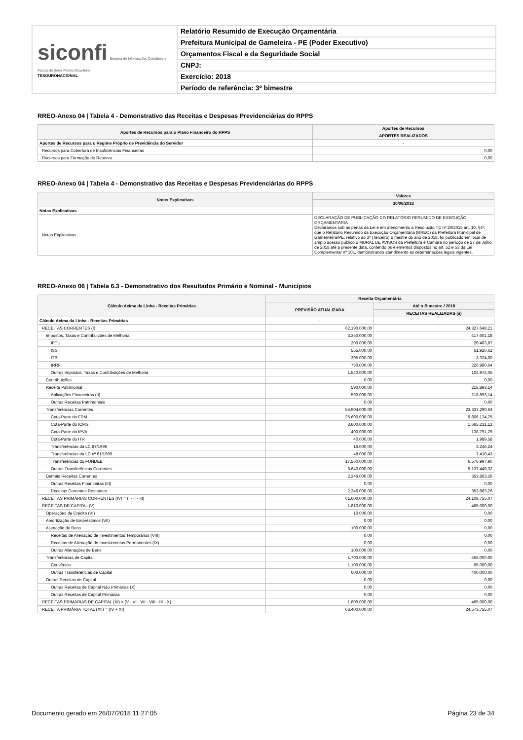siconfi Sistema de Informações Contábeis e Fiscais do Setor Público Brasileiro
TESOURONACIONAL
Relatório Resumido de Execução Orçamentária
Prefeitura Municipal de Gameleira - PE (Poder Executivo)
Orçamentos Fiscal e da Seguridade Social
CNPJ:
Exercício: 2018
Período de referência: 3º bimestre
RREO-Anexo 04 | Tabela 4 - Demonstrativo das Receitas e Despesas Previdenciárias do RPPS
| Aportes de Recursos para o Plano Financeiro do RPPS | Aportes de Recursos |
| --- | --- |
| | APORTES REALIZADOS |
| Aportes de Recursos para o Regime Próprio de Previdência do Servidor | - |
| Recursos para Cobertura de Insuficiências Financeiras | 0,00 |
| Recursos para Formação de Reserva | 0,00 |
RREO-Anexo 04 | Tabela 4 - Demonstrativo das Receitas e Despesas Previdenciárias do RPPS
| Notas Explicativas | Valores |
| --- | --- |
| | 30/06/2018 |
| Notas Explicativas | - |
| Notas Explicativas | DECLARAÇÃO DE PUBLICAÇÃO DO RELATÓRIO RESUMIDO DE EXECUÇÃO ORÇAMENTARIA Declaramos sob as penas da Lei e em atendimento a Resolução TC nº 20/2015 art. 10, §4º, que o Relatório Resumido da Execução Orçamentária (RREO) da Prefeitura Municipal de Gamemelira/PE, relativo ao 3º (Terceiro) Bimestre do ano de 2018, foi publicado em local de amplo acesso público o MURAL DE AVISOS da Prefeitura e Câmara no período de 27 de Julho de 2018 até a presente data, contendo os elementos dispostos no art. 52 e 53 da Lei Complementar nº 101, demonstrando atendimento às determinações legais vigentes. |
RREO-Anexo 06 | Tabela 6.3 - Demonstrativo dos Resultados Primário e Nominal - Municípios
| Cálculo Acima da Linha - Receitas Primárias | Receita Orçamentária | |
| --- | --- | --- |
| | PREVISÃO ATUALIZADA | Até o Bimestre / 2018 |
| | | RECEITAS REALIZADAS (a) |
| Cálculo Acima da Linha - Receitas Primárias | - | - |
| RECEITAS CORRENTES (I) | 62.190.000,00 | 24.327.648,21 |
| Impostos, Taxas e Contribuições de Melhoria | 3.350.000,00 | 417.601,18 |
| IPTU | 200.000,00 | 20.403,87 |
| ISS | 555.000,00 | 61.920,62 |
| ITBI | 305.000,00 | 3.324,00 |
| IRRF | 750.000,00 | 226.980,64 |
| Outros Impostos, Taxas e Contribuições de Melhoria | 1.540.000,00 | 104.972,05 |
| Contribuições | 0,00 | 0,00 |
| Receita Patrimonial | 590.000,00 | 218.893,14 |
| Aplicações Financeiras (II) | 590.000,00 | 218.893,14 |
| Outras Receitas Patrimoniais | 0,00 | 0,00 |
| Transferências Correntes | 55.904.000,00 | 23.337.290,63 |
| Cota-Parte do FPM | 25.600.000,00 | 9.806.174,75 |
| Cota-Parte do ICMS | 3.600.000,00 | 1.665.231,12 |
| Cota-Parte do IPVA | 400.000,00 | 138.791,29 |
| Cota-Parte do ITR | 40.000,00 | 1.989,58 |
| Transferências da LC 87/1996 | 16.000,00 | 3.246,24 |
| Transferências da LC nº 61/1989 | 48.000,00 | 7.410,43 |
| Transferências do FUNDEB | 17.560.000,00 | 6.576.997,90 |
| Outras Transferências Correntes | 8.640.000,00 | 5.137.449,32 |
| Demais Receitas Correntes | 2.346.000,00 | 353.863,26 |
| Outras Receitas Financeiras (III) | 0,00 | 0,00 |
| Receitas Correntes Restantes | 2.346.000,00 | 353.863,26 |
| RECEITAS PRIMÁRIAS CORRENTES (IV) = (I - II - III) | 61.600.000,00 | 24.108.755,07 |
| RECEITAS DE CAPITAL (V) | 1.810.000,00 | 465.000,00 |
| Operações de Crédito (VI) | 10.000,00 | 0,00 |
| Amortização de Empréstimos (VII) | 0,00 | 0,00 |
| Alienação de Bens | 100.000,00 | 0,00 |
| Receitas de Alienação de Investimentos Temporários (VIII) | 0,00 | 0,00 |
| Receitas de Alienação de Investimentos Permanentes (IX) | 0,00 | 0,00 |
| Outras Alienações de Bens | 100.000,00 | 0,00 |
| Transferências de Capital | 1.700.000,00 | 465.000,00 |
| Convênios | 1.100.000,00 | 65.000,00 |
| Outras Transferências de Capital | 600.000,00 | 400.000,00 |
| Outras Receitas de Capital | 0,00 | 0,00 |
| Outras Receitas de Capital Não Primárias (X) | 0,00 | 0,00 |
| Outras Receitas de Capital Primárias | 0,00 | 0,00 |
| RECEITAS PRIMÁRIAS DE CAPITAL (XI) = (V - VI - VII - VIII - IX - X) | 1.800.000,00 | 465.000,00 |
| RECEITA PRIMÁRIA TOTAL (XII) = (IV + XI) | 63.400.000,00 | 24.573.755,07 |
Documento gerado em 26/07/2018 11:27:05 Página 23 de 34